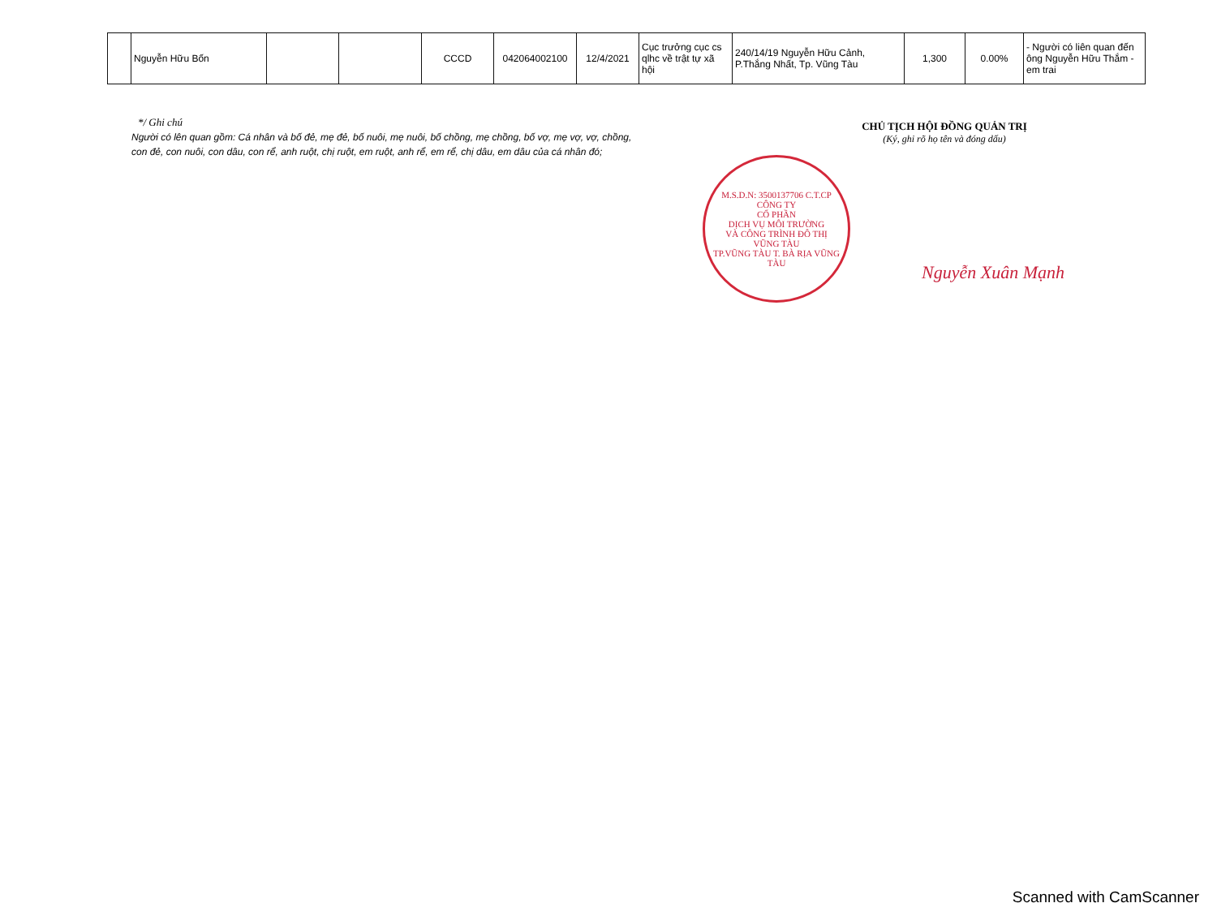| | Nguyễn Hữu Bốn | | | CCCD | 042064002100 | 12/4/2021 | Cục trưởng cục cs qlhc về trật tự xã hội | 240/14/19 Nguyễn Hữu Cảnh, P.Thắng Nhất, Tp. Vũng Tàu | 1,300 | 0.00% | - Người có liên quan đến ông Nguyễn Hữu Thắm - em trai |
*/ Ghi chú
Người có lên quan gồm: Cá nhân và bố đẻ, mẹ đẻ, bố nuôi, mẹ nuôi, bố chồng, mẹ chồng, bố vợ, mẹ vợ, vợ, chồng, con đẻ, con nuôi, con dâu, con rể, anh ruột, chị ruột, em ruột, anh rể, em rể, chị dâu, em dâu của cá nhân đó;
CHỦ TỊCH HỘI ĐỒNG QUẢN TRỊ
(Ký, ghi rõ họ tên và đóng dấu)
M.S.D.N: 3500137706 C.T.CP
CÔNG TY
CỔ PHẦN
DỊCH VỤ MÔI TRƯỜNG
VÀ CÔNG TRÌNH ĐÔ THỊ
VŨNG TÀU
TP.VŨNG TÀU T. BÀ RỊA VŨNG TÀU
Nguyễn Xuân Mạnh
Scanned with CamScanner